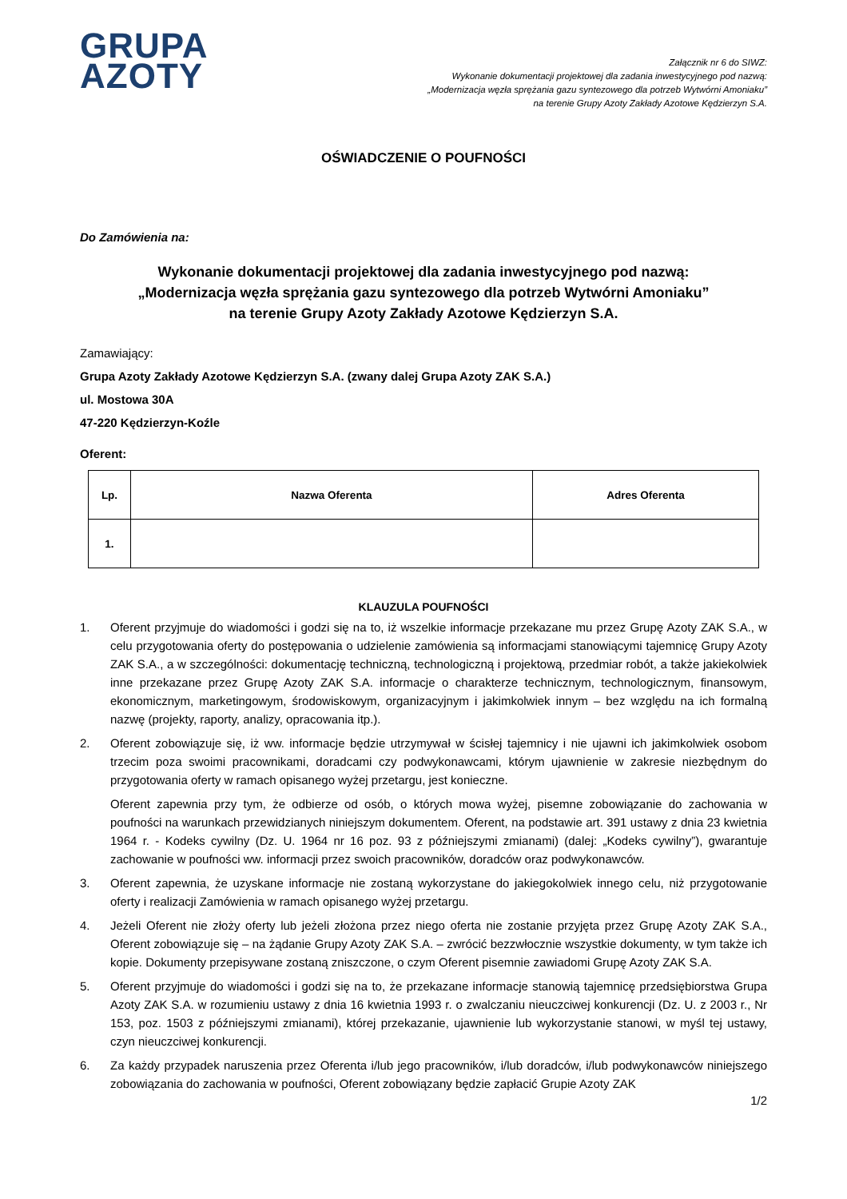GRUPA
AZOTY
Załącznik nr 6 do SIWZ:
Wykonanie dokumentacji projektowej dla zadania inwestycyjnego pod nazwą:
„Modernizacja węzła sprężania gazu syntezowego dla potrzeb Wytwórni Amoniaku”
na terenie Grupy Azoty Zakłady Azotowe Kędzierzyn S.A.
OŚWIADCZENIE O POUFNOŚCI
Do Zamówienia na:
Wykonanie dokumentacji projektowej dla zadania inwestycyjnego pod nazwą:
„Modernizacja węzła sprężania gazu syntezowego dla potrzeb Wytwórni Amoniaku”
na terenie Grupy Azoty Zakłady Azotowe Kędzierzyn S.A.
Zamawiający:
Grupa Azoty Zakłady Azotowe Kędzierzyn S.A. (zwany dalej Grupa Azoty ZAK S.A.)
ul. Mostowa 30A
47-220 Kędzierzyn-Koźle
Oferent:
| Lp. | Nazwa Oferenta | Adres Oferenta |
| --- | --- | --- |
| 1. | | |
KLAUZULA POUFNOŚCI
1. Oferent przyjmuje do wiadomości i godzi się na to, iż wszelkie informacje przekazane mu przez Grupę Azoty ZAK S.A., w celu przygotowania oferty do postępowania o udzielenie zamówienia są informacjami stanowiącymi tajemnicę Grupy Azoty ZAK S.A., a w szczególności: dokumentację techniczną, technologiczną i projektową, przedmiar robót, a także jakiekolwiek inne przekazane przez Grupę Azoty ZAK S.A. informacje o charakterze technicznym, technologicznym, finansowym, ekonomicznym, marketingowym, środowiskowym, organizacyjnym i jakimkolwiek innym – bez względu na ich formalną nazwę (projekty, raporty, analizy, opracowania itp.).
2. Oferent zobowiązuje się, iż ww. informacje będzie utrzymywał w ścisłej tajemnicy i nie ujawni ich jakimkolwiek osobom trzecim poza swoimi pracownikami, doradcami czy podwykonawcami, którym ujawnienie w zakresie niezbędnym do przygotowania oferty w ramach opisanego wyżej przetargu, jest konieczne.
Oferent zapewnia przy tym, że odbierze od osób, o których mowa wyżej, pisemne zobowiązanie do zachowania w poufności na warunkach przewidzianych niniejszym dokumentem. Oferent, na podstawie art. 391 ustawy z dnia 23 kwietnia 1964 r. - Kodeks cywilny (Dz. U. 1964 nr 16 poz. 93 z późniejszymi zmianami) (dalej: „Kodeks cywilny”), gwarantuje zachowanie w poufności ww. informacji przez swoich pracowników, doradców oraz podwykonawców.
3. Oferent zapewnia, że uzyskane informacje nie zostaną wykorzystane do jakiegokolwiek innego celu, niż przygotowanie oferty i realizacji Zamówienia w ramach opisanego wyżej przetargu.
4. Jeżeli Oferent nie złoży oferty lub jeżeli złożona przez niego oferta nie zostanie przyjęta przez Grupę Azoty ZAK S.A., Oferent zobowiązuje się – na żądanie Grupy Azoty ZAK S.A. – zwrócić bezzwłocznie wszystkie dokumenty, w tym także ich kopie. Dokumenty przepisywane zostaną zniszczone, o czym Oferent pisemnie zawiadomi Grupę Azoty ZAK S.A.
5. Oferent przyjmuje do wiadomości i godzi się na to, że przekazane informacje stanowią tajemnicę przedsiębiorstwa Grupa Azoty ZAK S.A. w rozumieniu ustawy z dnia 16 kwietnia 1993 r. o zwalczaniu nieuczciwej konkurencji (Dz. U. z 2003 r., Nr 153, poz. 1503 z późniejszymi zmianami), której przekazanie, ujawnienie lub wykorzystanie stanowi, w myśl tej ustawy, czyn nieuczciwej konkurencji.
6. Za każdy przypadek naruszenia przez Oferenta i/lub jego pracowników, i/lub doradców, i/lub podwykonawców niniejszego zobowiązania do zachowania w poufności, Oferent zobowiązany będzie zapłacić Grupie Azoty ZAK
1/2